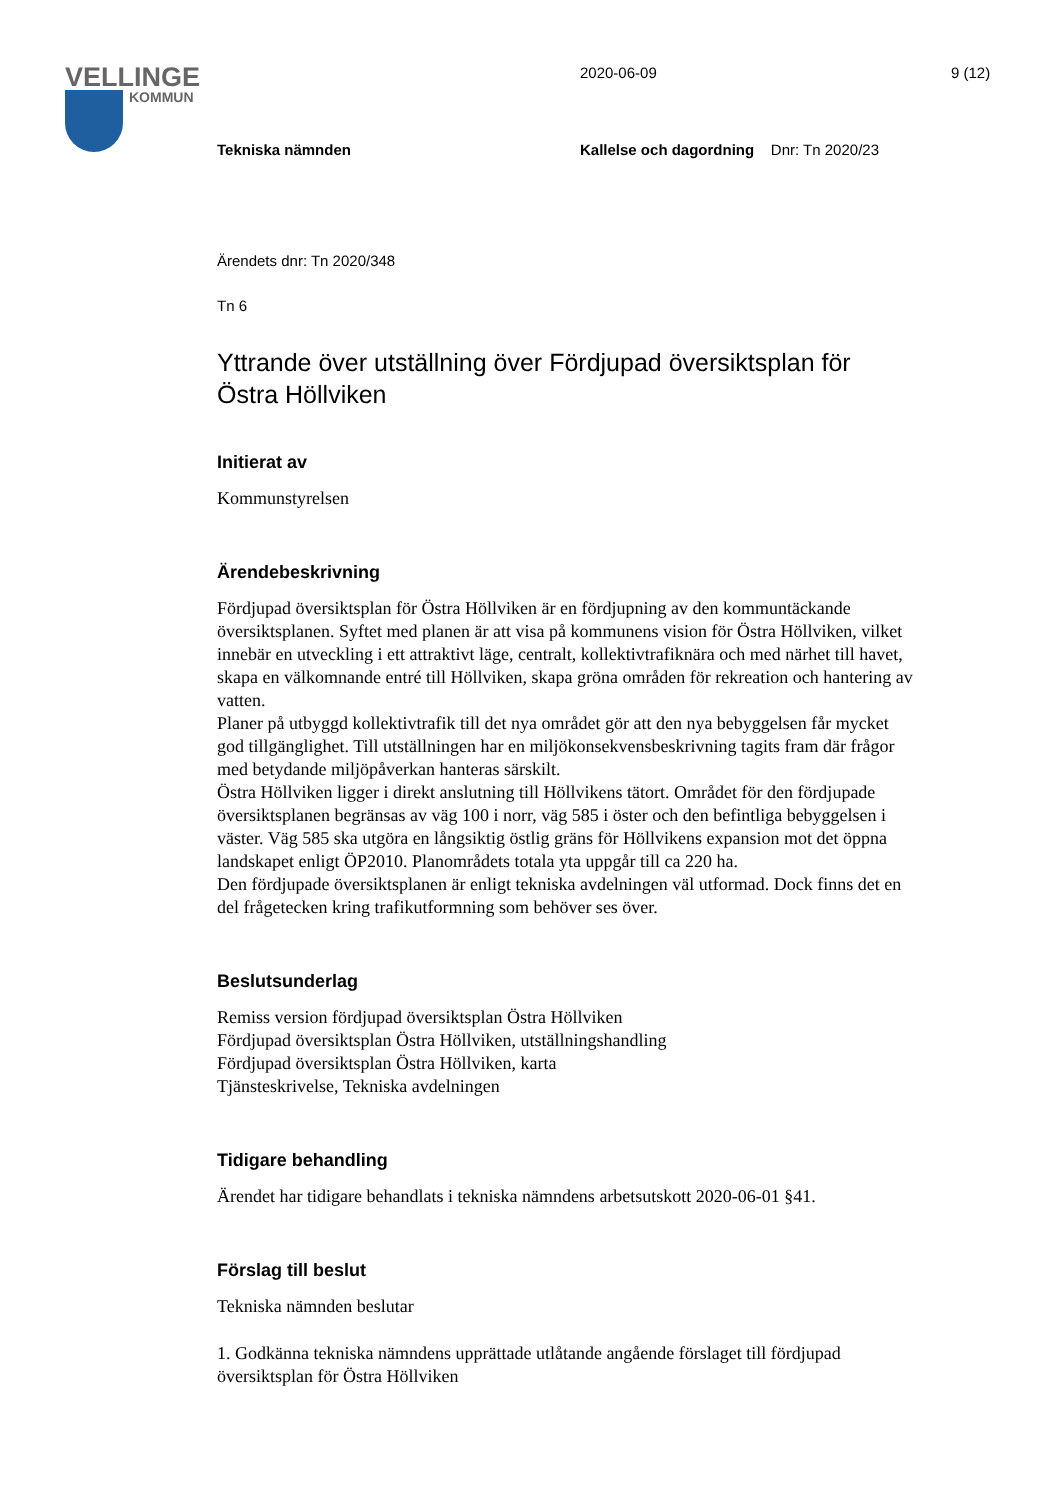VELLINGE
KOMMUN
2020-06-09 9 (12)
Tekniska nämnden
Kallelse och dagordning Dnr: Tn 2020/23
Ärendets dnr: Tn 2020/348
Tn 6
Yttrande över utställning över Fördjupad översiktsplan för Östra Höllviken
Initierat av
Kommunstyrelsen
Ärendebeskrivning
Fördjupad översiktsplan för Östra Höllviken är en fördjupning av den kommuntäckande översiktsplanen. Syftet med planen är att visa på kommunens vision för Östra Höllviken, vilket innebär en utveckling i ett attraktivt läge, centralt, kollektivtrafiknära och med närhet till havet, skapa en välkomnande entré till Höllviken, skapa gröna områden för rekreation och hantering av vatten.
Planer på utbyggd kollektivtrafik till det nya området gör att den nya bebyggelsen får mycket god tillgänglighet. Till utställningen har en miljökonsekvensbeskrivning tagits fram där frågor med betydande miljöpåverkan hanteras särskilt.
Östra Höllviken ligger i direkt anslutning till Höllvikens tätort. Området för den fördjupade översiktsplanen begränsas av väg 100 i norr, väg 585 i öster och den befintliga bebyggelsen i väster. Väg 585 ska utgöra en långsiktig östlig gräns för Höllvikens expansion mot det öppna landskapet enligt ÖP2010. Planområdets totala yta uppgår till ca 220 ha.
Den fördjupade översiktsplanen är enligt tekniska avdelningen väl utformad. Dock finns det en del frågetecken kring trafikutformning som behöver ses över.
Beslutsunderlag
Remiss version fördjupad översiktsplan Östra Höllviken
Fördjupad översiktsplan Östra Höllviken, utställningshandling
Fördjupad översiktsplan Östra Höllviken, karta
Tjänsteskrivelse, Tekniska avdelningen
Tidigare behandling
Ärendet har tidigare behandlats i tekniska nämndens arbetsutskott 2020-06-01 §41.
Förslag till beslut
Tekniska nämnden beslutar
1. Godkänna tekniska nämndens upprättade utlåtande angående förslaget till fördjupad översiktsplan för Östra Höllviken